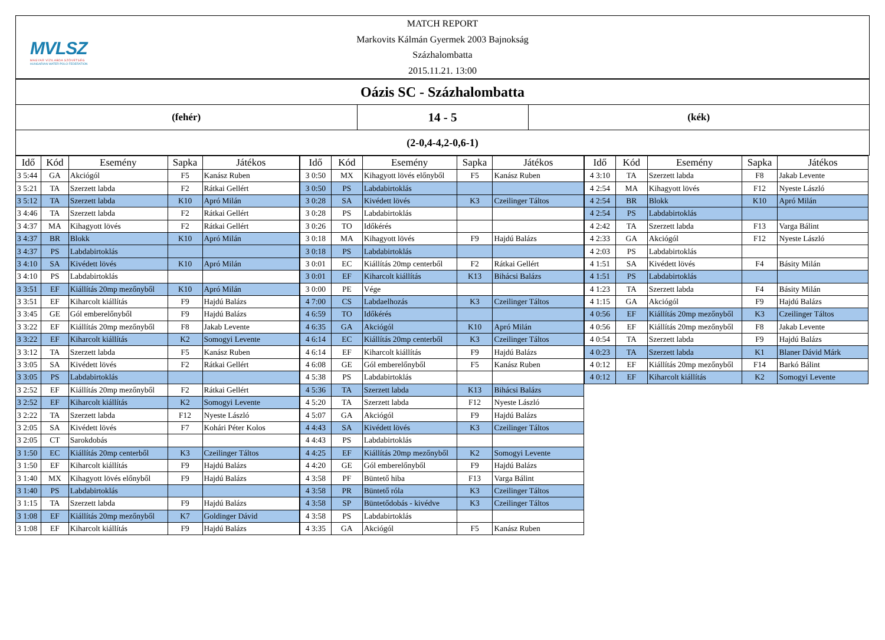MVLSZ
MAGYAR VÍZILABDA SZÖVETSÉG
HUNGARIAN WATER POLO FEDERATION
MATCH REPORT
Markovits Kálmán Gyermek 2003 Bajnokság
Százhalombatta
2015.11.21. 13:00
Oázis SC - Százhalombatta
(fehér)
14 - 5
(kék)
(2-0,4-4,2-0,6-1)
| Idő | Kód | Esemény | Sapka | Játékos |
| --- | --- | --- | --- | --- |
| 3 5:44 | GA | Akciógól | F5 | Kanász Ruben |
| 3 5:21 | TA | Szerzett labda | F2 | Rátkai Gellért |
| 3 5:12 | TA | Szerzett labda | K10 | Apró Milán |
| 3 4:46 | TA | Szerzett labda | F2 | Rátkai Gellért |
| 3 4:37 | MA | Kihagyott lövés | F2 | Rátkai Gellért |
| 3 4:37 | BR | Blokk | K10 | Apró Milán |
| 3 4:37 | PS | Labdabirtoklás | | |
| 3 4:10 | SA | Kivédett lövés | K10 | Apró Milán |
| 3 4:10 | PS | Labdabirtoklás | | |
| 3 3:51 | EF | Kiállítás 20mp mezőnyből | K10 | Apró Milán |
| 3 3:51 | EF | Kiharcolt kiállítás | F9 | Hajdú Balázs |
| 3 3:45 | GE | Gól emberelőnyből | F9 | Hajdú Balázs |
| 3 3:22 | EF | Kiállítás 20mp mezőnyből | F8 | Jakab Levente |
| 3 3:22 | EF | Kiharcolt kiállítás | K2 | Somogyi Levente |
| 3 3:12 | TA | Szerzett labda | F5 | Kanász Ruben |
| 3 3:05 | SA | Kivédett lövés | F2 | Rátkai Gellért |
| 3 3:05 | PS | Labdabirtoklás | | |
| 3 2:52 | EF | Kiállítás 20mp mezőnyből | F2 | Rátkai Gellért |
| 3 2:52 | EF | Kiharcolt kiállítás | K2 | Somogyi Levente |
| 3 2:22 | TA | Szerzett labda | F12 | Nyeste László |
| 3 2:05 | SA | Kivédett lövés | F7 | Kohári Péter Kolos |
| 3 2:05 | CT | Sarokdobás | | |
| 3 1:50 | EC | Kiállítás 20mp centerből | K3 | Czeilinger Táltos |
| 3 1:50 | EF | Kiharcolt kiállítás | F9 | Hajdú Balázs |
| 3 1:40 | MX | Kihagyott lövés előnyből | F9 | Hajdú Balázs |
| 3 1:40 | PS | Labdabirtoklás | | |
| 3 1:15 | TA | Szerzett labda | F9 | Hajdú Balázs |
| 3 1:08 | EF | Kiállítás 20mp mezőnyből | K7 | Goldinger Dávid |
| 3 1:08 | EF | Kiharcolt kiállítás | F9 | Hajdú Balázs |
| Idő | Kód | Esemény | Sapka | Játékos |
| --- | --- | --- | --- | --- |
| 3 0:50 | MX | Kihagyott lövés előnyből | F5 | Kanász Ruben |
| 3 0:50 | PS | Labdabirtoklás | | |
| 3 0:28 | SA | Kivédett lövés | K3 | Czeilinger Táltos |
| 3 0:28 | PS | Labdabirtoklás | | |
| 3 0:26 | TO | Időkérés | | |
| 3 0:18 | MA | Kihagyott lövés | F9 | Hajdú Balázs |
| 3 0:18 | PS | Labdabirtoklás | | |
| 3 0:01 | EC | Kiállítás 20mp centerből | F2 | Rátkai Gellért |
| 3 0:01 | EF | Kiharcolt kiállítás | K13 | Bihácsi Balázs |
| 3 0:00 | PE | Vége | | |
| 4 7:00 | CS | Labdaelhozás | K3 | Czeilinger Táltos |
| 4 6:59 | TO | Időkérés | | |
| 4 6:35 | GA | Akciógól | K10 | Apró Milán |
| 4 6:14 | EC | Kiállítás 20mp centerből | K3 | Czeilinger Táltos |
| 4 6:14 | EF | Kiharcolt kiállítás | F9 | Hajdú Balázs |
| 4 6:08 | GE | Gól emberelőnyből | F5 | Kanász Ruben |
| 4 5:38 | PS | Labdabirtoklás | | |
| 4 5:36 | TA | Szerzett labda | K13 | Bihácsi Balázs |
| 4 5:20 | TA | Szerzett labda | F12 | Nyeste László |
| 4 5:07 | GA | Akciógól | F9 | Hajdú Balázs |
| 4 4:43 | SA | Kivédett lövés | K3 | Czeilinger Táltos |
| 4 4:43 | PS | Labdabirtoklás | | |
| 4 4:25 | EF | Kiállítás 20mp mezőnyből | K2 | Somogyi Levente |
| 4 4:20 | GE | Gól emberelőnyből | F9 | Hajdú Balázs |
| 4 3:58 | PF | Büntető hiba | F13 | Varga Bálint |
| 4 3:58 | PR | Büntető róla | K3 | Czeilinger Táltos |
| 4 3:58 | SP | Büntetődobás - kivédve | K3 | Czeilinger Táltos |
| 4 3:58 | PS | Labdabirtoklás | | |
| 4 3:35 | GA | Akciógól | F5 | Kanász Ruben |
| Idő | Kód | Esemény | Sapka | Játékos |
| --- | --- | --- | --- | --- |
| 4 3:10 | TA | Szerzett labda | F8 | Jakab Levente |
| 4 2:54 | MA | Kihagyott lövés | F12 | Nyeste László |
| 4 2:54 | BR | Blokk | K10 | Apró Milán |
| 4 2:54 | PS | Labdabirtoklás | | |
| 4 2:42 | TA | Szerzett labda | F13 | Varga Bálint |
| 4 2:33 | GA | Akciógól | F12 | Nyeste László |
| 4 2:03 | PS | Labdabirtoklás | | |
| 4 1:51 | SA | Kivédett lövés | F4 | Básity Milán |
| 4 1:51 | PS | Labdabirtoklás | | |
| 4 1:23 | TA | Szerzett labda | F4 | Básity Milán |
| 4 1:15 | GA | Akciógól | F9 | Hajdú Balázs |
| 4 0:56 | EF | Kiállítás 20mp mezőnyből | K3 | Czeilinger Táltos |
| 4 0:56 | EF | Kiállítás 20mp mezőnyből | F8 | Jakab Levente |
| 4 0:54 | TA | Szerzett labda | F9 | Hajdú Balázs |
| 4 0:23 | TA | Szerzett labda | K1 | Blaner Dávid Márk |
| 4 0:12 | EF | Kiállítás 20mp mezőnyből | F14 | Barkó Bálint |
| 4 0:12 | EF | Kiharcolt kiállítás | K2 | Somogyi Levente |